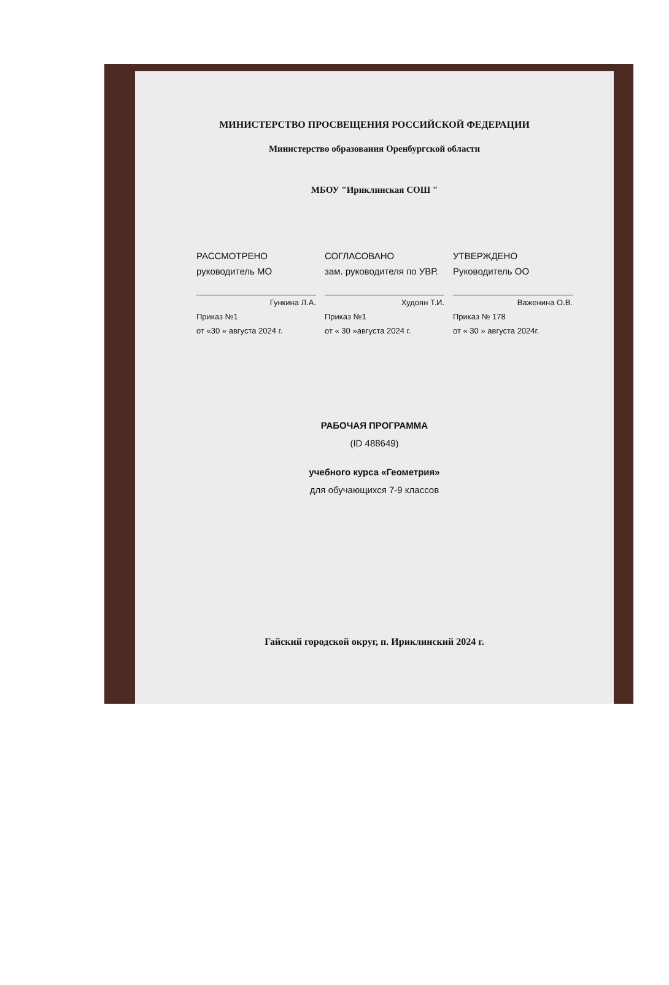МИНИСТЕРСТВО ПРОСВЕЩЕНИЯ РОССИЙСКОЙ ФЕДЕРАЦИИ
Министерство образования Оренбургской области
МБОУ "Ириклинская СОШ "
РАССМОТРЕНО
руководитель МО
Гункина Л.А.
Приказ №1
от «30 » августа 2024 г.
СОГЛАСОВАНО
зам. руководителя по УВР.
Худоян Т.И.
Приказ №1
от « 30 »августа 2024 г.
УТВЕРЖДЕНО
Руководитель ОО
Важенина О.В.
Приказ № 178
от « 30 » августа 2024г.
РАБОЧАЯ ПРОГРАММА
(ID 488649)
учебного курса «Геометрия»
для обучающихся 7-9 классов
Гайский городской округ, п. Ириклинский 2024 г.